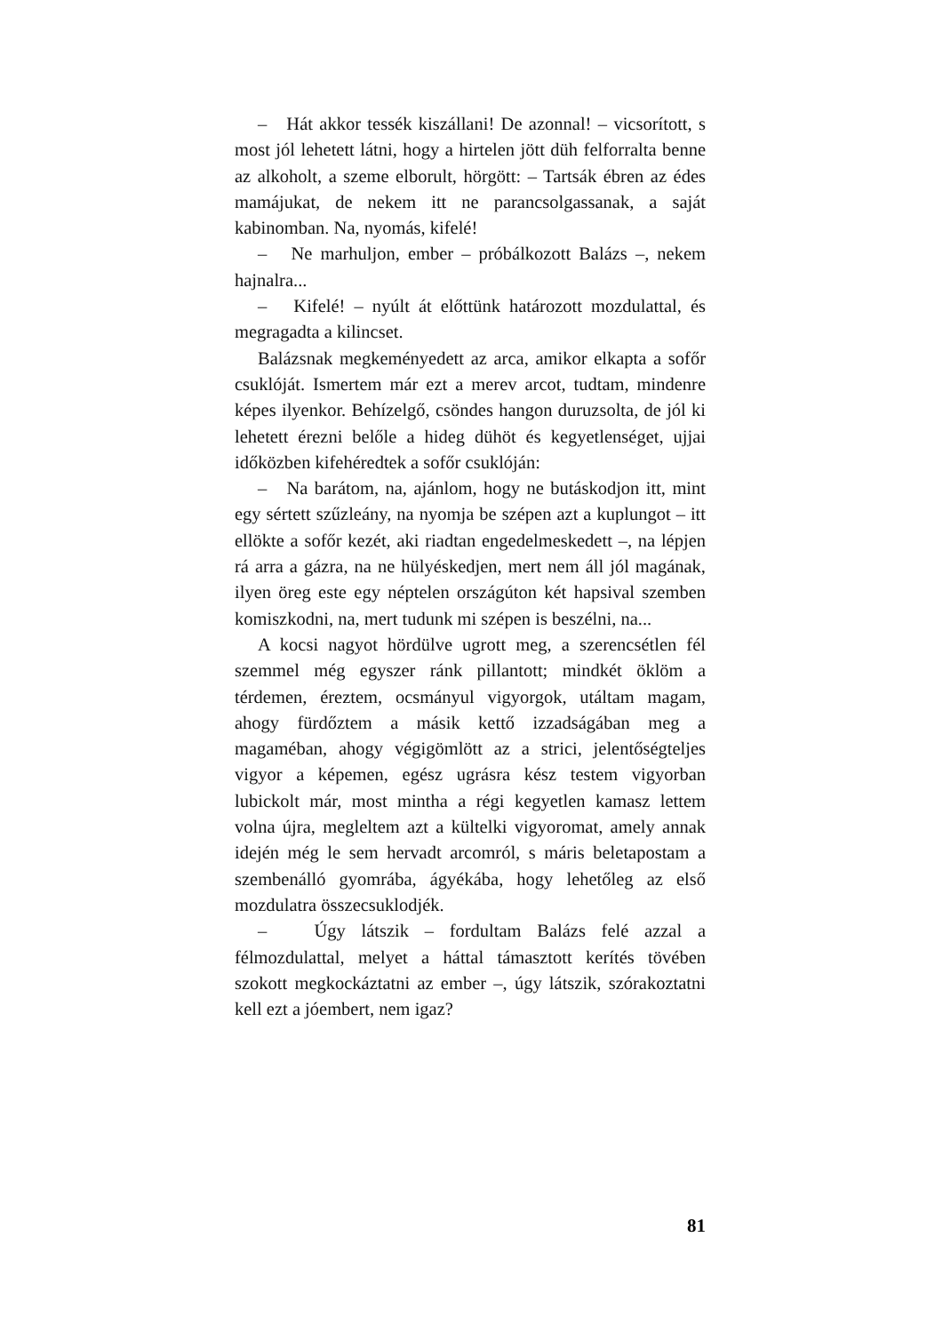– Hát akkor tessék kiszállani! De azonnal! – vicsorított, s most jól lehetett látni, hogy a hirtelen jött düh felforralta benne az alkoholt, a szeme elborult, hörgött: – Tartsák ébren az édes mamájukat, de nekem itt ne parancsolgassanak, a saját kabinomban. Na, nyomás, kifelé!
– Ne marhuljon, ember – próbálkozott Balázs –, nekem hajnalra...
– Kifelé! – nyúlt át előttünk határozott mozdulattal, és megragadta a kilincset.
Balázsnak megkeményedett az arca, amikor elkapta a sofőr csuklóját. Ismertem már ezt a merev arcot, tudtam, mindenre képes ilyenkor. Behízelgő, csöndes hangon duruzsolta, de jól ki lehetett érezni belőle a hideg dühöt és kegyetlenséget, ujjai időközben kifehéredtek a sofőr csuklóján:
– Na barátom, na, ajánlom, hogy ne butáskodjon itt, mint egy sértett szűzleány, na nyomja be szépen azt a kuplungot – itt ellökte a sofőr kezét, aki riadtan engedelmeskedett –, na lépjen rá arra a gázra, na ne hülyéskedjen, mert nem áll jól magának, ilyen öreg este egy néptelen országúton két hapsival szemben komiszkodni, na, mert tudunk mi szépen is beszélni, na...
A kocsi nagyot hördülve ugrott meg, a szerencsétlen fél szemmel még egyszer ránk pillantott; mindkét öklöm a térdemen, éreztem, ocsmányul vigyorgok, utáltam magam, ahogy fürdőztem a másik kettő izzadságában meg a magaméban, ahogy végigömlött az a strici, jelentőségteljes vigyor a képemen, egész ugrásra kész testem vigyorban lubickolt már, most mintha a régi kegyetlen kamasz lettem volna újra, megleltem azt a kültelki vigyoromat, amely annak idején még le sem hervadt arcomról, s máris beletapostam a szembenálló gyomrába, ágyékába, hogy lehetőleg az első mozdulatra összecsuklodjék.
– Úgy látszik – fordultam Balázs felé azzal a félmozdulattal, melyet a háttal támasztott kerítés tövében szokott megkockáztatni az ember –, úgy látszik, szórakoztatni kell ezt a jóembert, nem igaz?
81